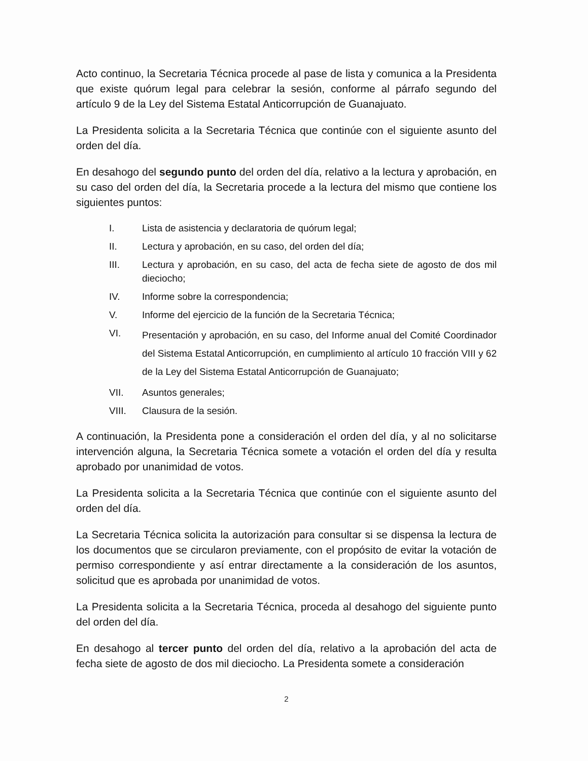Acto continuo, la Secretaria Técnica procede al pase de lista y comunica a la Presidenta que existe quórum legal para celebrar la sesión, conforme al párrafo segundo del artículo 9 de la Ley del Sistema Estatal Anticorrupción de Guanajuato.
La Presidenta solicita a la Secretaria Técnica que continúe con el siguiente asunto del orden del día.
En desahogo del segundo punto del orden del día, relativo a la lectura y aprobación, en su caso del orden del día, la Secretaria procede a la lectura del mismo que contiene los siguientes puntos:
I. Lista de asistencia y declaratoria de quórum legal;
II. Lectura y aprobación, en su caso, del orden del día;
III. Lectura y aprobación, en su caso, del acta de fecha siete de agosto de dos mil dieciocho;
IV. Informe sobre la correspondencia;
V. Informe del ejercicio de la función de la Secretaria Técnica;
VI. Presentación y aprobación, en su caso, del Informe anual del Comité Coordinador del Sistema Estatal Anticorrupción, en cumplimiento al artículo 10 fracción VIII y 62 de la Ley del Sistema Estatal Anticorrupción de Guanajuato;
VII. Asuntos generales;
VIII. Clausura de la sesión.
A continuación, la Presidenta pone a consideración el orden del día, y al no solicitarse intervención alguna, la Secretaria Técnica somete a votación el orden del día y resulta aprobado por unanimidad de votos.
La Presidenta solicita a la Secretaria Técnica que continúe con el siguiente asunto del orden del día.
La Secretaria Técnica solicita la autorización para consultar si se dispensa la lectura de los documentos que se circularon previamente, con el propósito de evitar la votación de permiso correspondiente y así entrar directamente a la consideración de los asuntos, solicitud que es aprobada por unanimidad de votos.
La Presidenta solicita a la Secretaria Técnica, proceda al desahogo del siguiente punto del orden del día.
En desahogo al tercer punto del orden del día, relativo a la aprobación del acta de fecha siete de agosto de dos mil dieciocho. La Presidenta somete a consideración
2